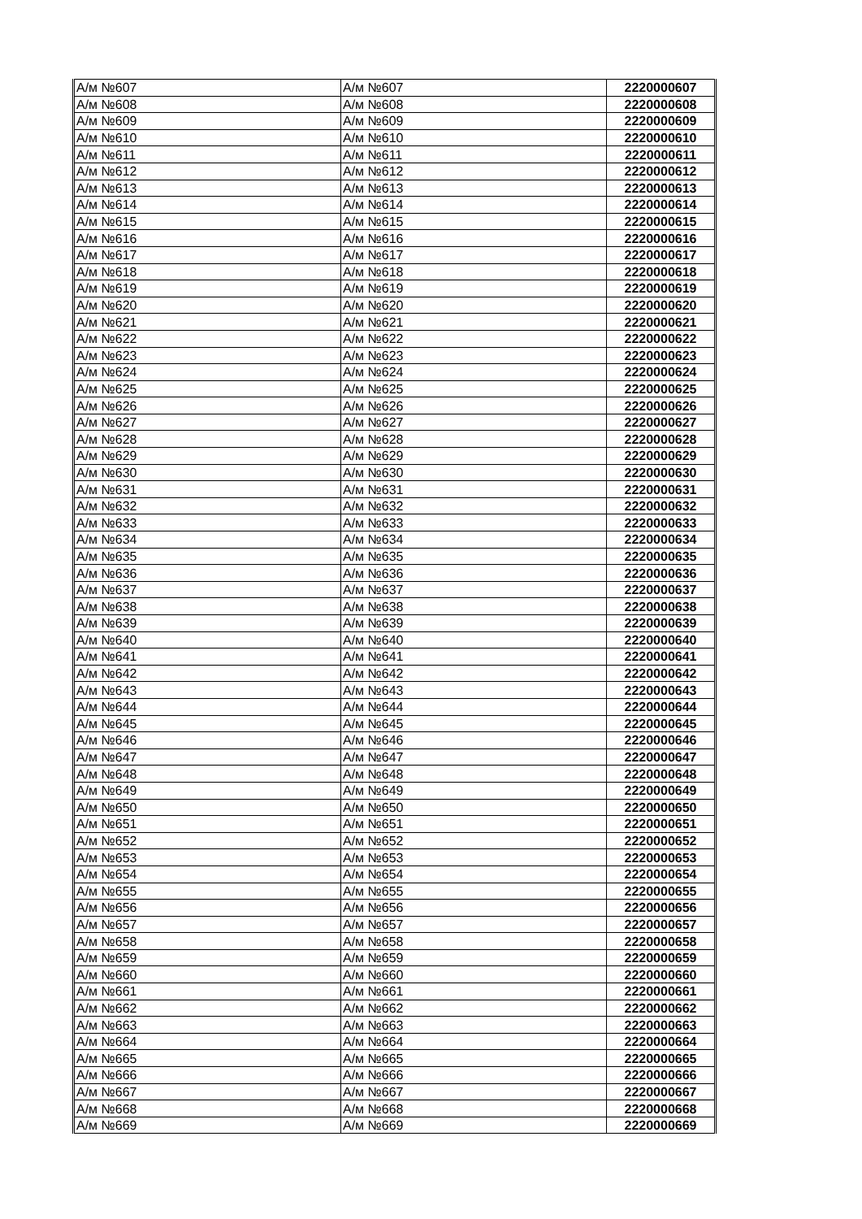| А/м №607 | А/м №607 | 2220000607 |
| А/м №608 | А/м №608 | 2220000608 |
| А/м №609 | А/м №609 | 2220000609 |
| А/м №610 | А/м №610 | 2220000610 |
| А/м №611 | А/м №611 | 2220000611 |
| А/м №612 | А/м №612 | 2220000612 |
| А/м №613 | А/м №613 | 2220000613 |
| А/м №614 | А/м №614 | 2220000614 |
| А/м №615 | А/м №615 | 2220000615 |
| А/м №616 | А/м №616 | 2220000616 |
| А/м №617 | А/м №617 | 2220000617 |
| А/м №618 | А/м №618 | 2220000618 |
| А/м №619 | А/м №619 | 2220000619 |
| А/м №620 | А/м №620 | 2220000620 |
| А/м №621 | А/м №621 | 2220000621 |
| А/м №622 | А/м №622 | 2220000622 |
| А/м №623 | А/м №623 | 2220000623 |
| А/м №624 | А/м №624 | 2220000624 |
| А/м №625 | А/м №625 | 2220000625 |
| А/м №626 | А/м №626 | 2220000626 |
| А/м №627 | А/м №627 | 2220000627 |
| А/м №628 | А/м №628 | 2220000628 |
| А/м №629 | А/м №629 | 2220000629 |
| А/м №630 | А/м №630 | 2220000630 |
| А/м №631 | А/м №631 | 2220000631 |
| А/м №632 | А/м №632 | 2220000632 |
| А/м №633 | А/м №633 | 2220000633 |
| А/м №634 | А/м №634 | 2220000634 |
| А/м №635 | А/м №635 | 2220000635 |
| А/м №636 | А/м №636 | 2220000636 |
| А/м №637 | А/м №637 | 2220000637 |
| А/м №638 | А/м №638 | 2220000638 |
| А/м №639 | А/м №639 | 2220000639 |
| А/м №640 | А/м №640 | 2220000640 |
| А/м №641 | А/м №641 | 2220000641 |
| А/м №642 | А/м №642 | 2220000642 |
| А/м №643 | А/м №643 | 2220000643 |
| А/м №644 | А/м №644 | 2220000644 |
| А/м №645 | А/м №645 | 2220000645 |
| А/м №646 | А/м №646 | 2220000646 |
| А/м №647 | А/м №647 | 2220000647 |
| А/м №648 | А/м №648 | 2220000648 |
| А/м №649 | А/м №649 | 2220000649 |
| А/м №650 | А/м №650 | 2220000650 |
| А/м №651 | А/м №651 | 2220000651 |
| А/м №652 | А/м №652 | 2220000652 |
| А/м №653 | А/м №653 | 2220000653 |
| А/м №654 | А/м №654 | 2220000654 |
| А/м №655 | А/м №655 | 2220000655 |
| А/м №656 | А/м №656 | 2220000656 |
| А/м №657 | А/м №657 | 2220000657 |
| А/м №658 | А/м №658 | 2220000658 |
| А/м №659 | А/м №659 | 2220000659 |
| А/м №660 | А/м №660 | 2220000660 |
| А/м №661 | А/м №661 | 2220000661 |
| А/м №662 | А/м №662 | 2220000662 |
| А/м №663 | А/м №663 | 2220000663 |
| А/м №664 | А/м №664 | 2220000664 |
| А/м №665 | А/м №665 | 2220000665 |
| А/м №666 | А/м №666 | 2220000666 |
| А/м №667 | А/м №667 | 2220000667 |
| А/м №668 | А/м №668 | 2220000668 |
| А/м №669 | А/м №669 | 2220000669 |